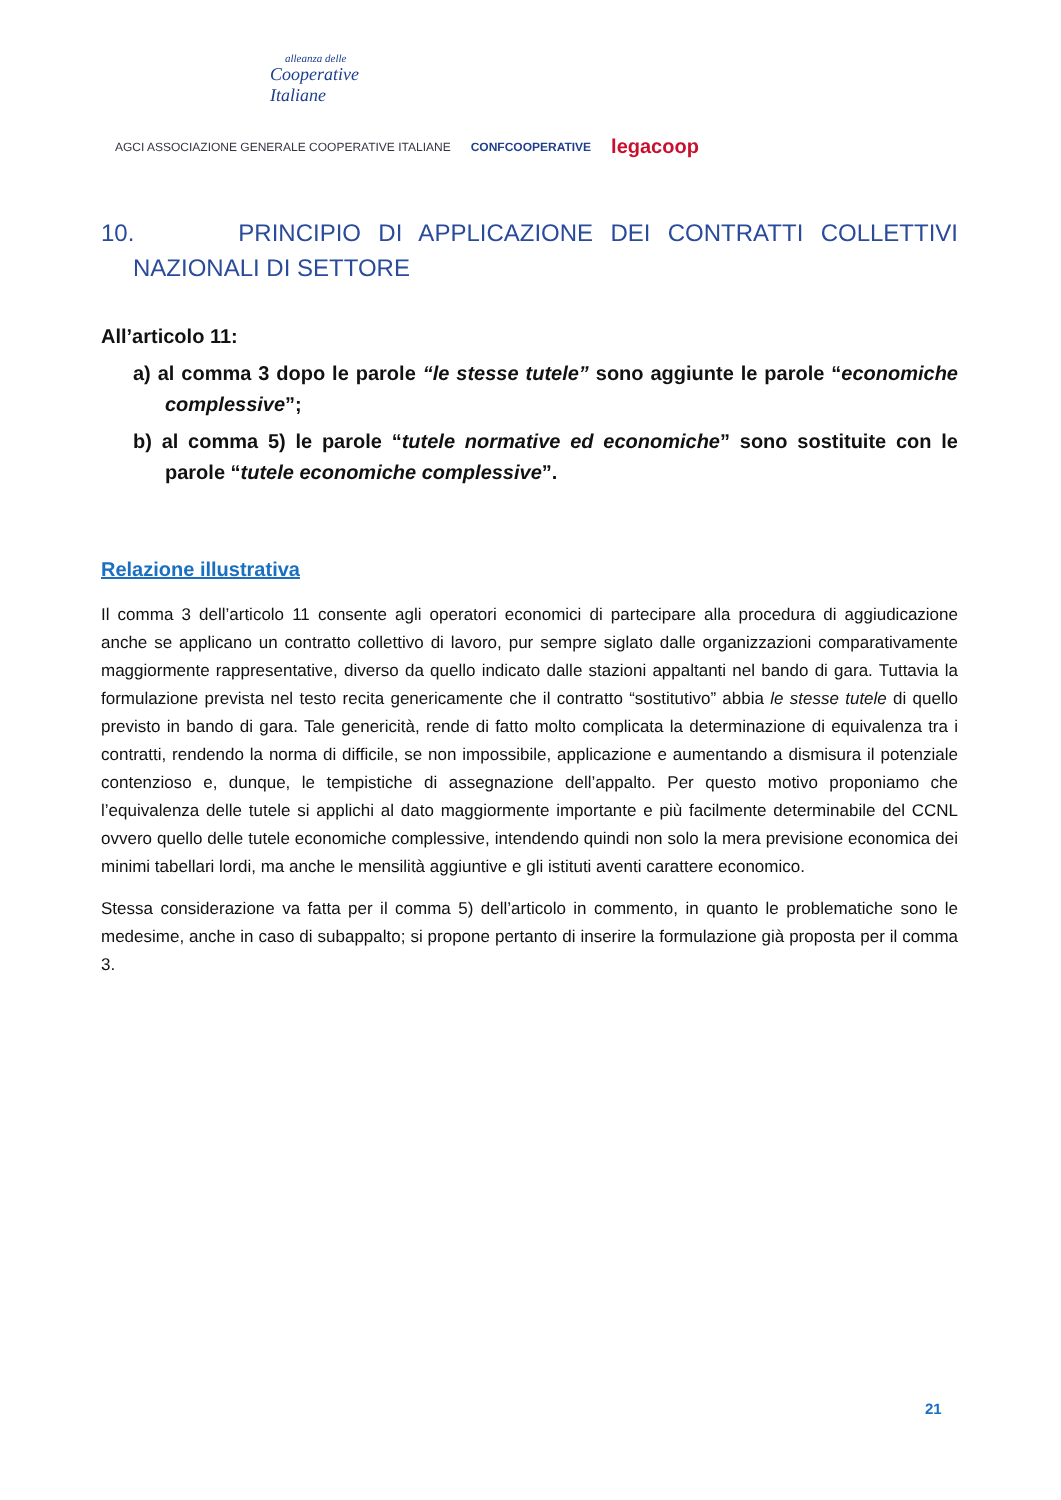alleanza delle
Cooperative
Italiane
AGCI ASSOCIAZIONE GENERALE COOPERATIVE ITALIANE CONFCOOPERATIVE legacoop
10. PRINCIPIO DI APPLICAZIONE DEI CONTRATTI COLLETTIVI NAZIONALI DI SETTORE
All’articolo 11:
a) al comma 3 dopo le parole “le stesse tutele” sono aggiunte le parole “economiche complessive”;
b) al comma 5) le parole “tutele normative ed economiche” sono sostituite con le parole “tutele economiche complessive”.
Relazione illustrativa
Il comma 3 dell’articolo 11 consente agli operatori economici di partecipare alla procedura di aggiudicazione anche se applicano un contratto collettivo di lavoro, pur sempre siglato dalle organizzazioni comparativamente maggiormente rappresentative, diverso da quello indicato dalle stazioni appaltanti nel bando di gara. Tuttavia la formulazione prevista nel testo recita genericamente che il contratto “sostitutivo” abbia le stesse tutele di quello previsto in bando di gara. Tale genericità, rende di fatto molto complicata la determinazione di equivalenza tra i contratti, rendendo la norma di difficile, se non impossibile, applicazione e aumentando a dismisura il potenziale contenzioso e, dunque, le tempistiche di assegnazione dell’appalto. Per questo motivo proponiamo che l’equivalenza delle tutele si applichi al dato maggiormente importante e più facilmente determinabile del CCNL ovvero quello delle tutele economiche complessive, intendendo quindi non solo la mera previsione economica dei minimi tabellari lordi, ma anche le mensilità aggiuntive e gli istituti aventi carattere economico.
Stessa considerazione va fatta per il comma 5) dell’articolo in commento, in quanto le problematiche sono le medesime, anche in caso di subappalto; si propone pertanto di inserire la formulazione già proposta per il comma 3.
21